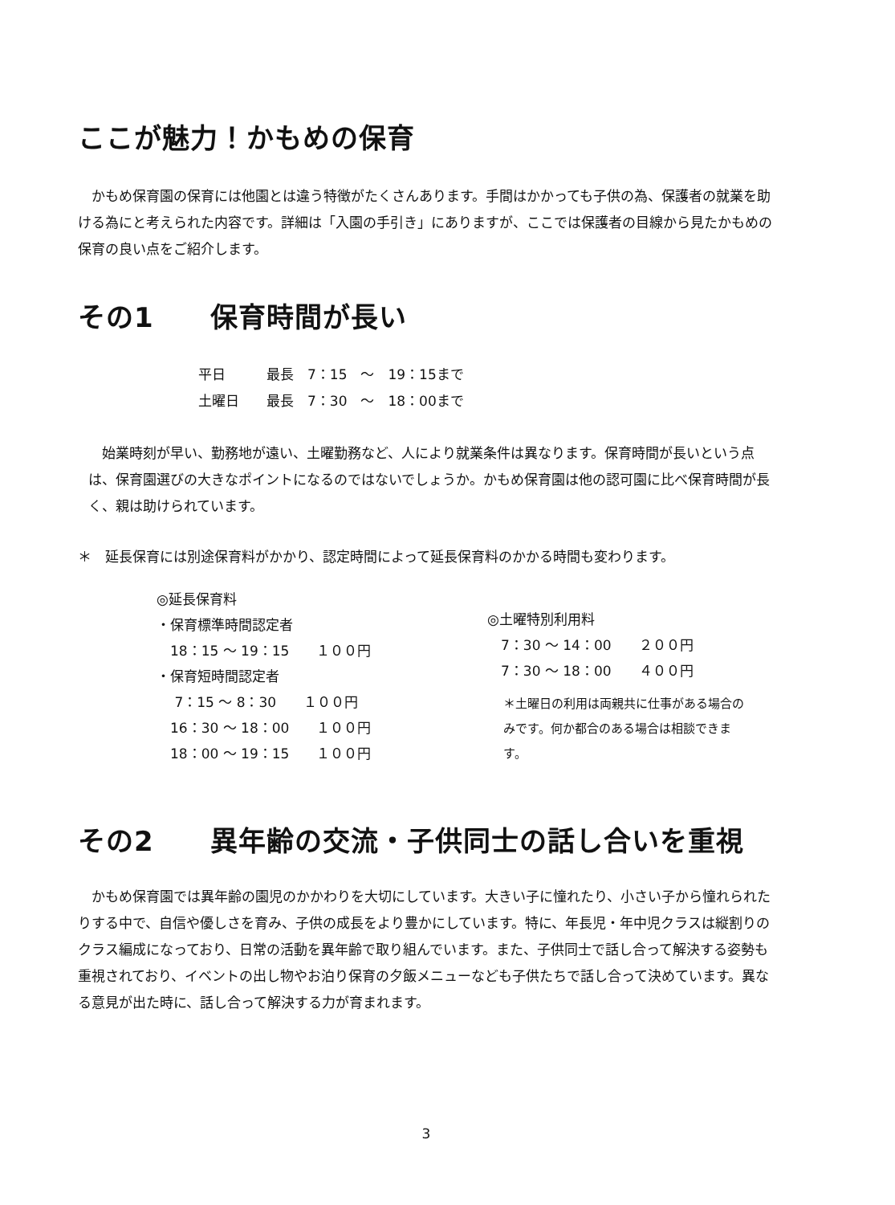ここが魅力！かもめの保育
　かもめ保育園の保育には他園とは違う特徴がたくさんあります。手間はかかっても子供の為、保護者の就業を助ける為にと考えられた内容です。詳細は「入園の手引き」にありますが、ここでは保護者の目線から見たかもめの保育の良い点をご紹介します。
その1　　保育時間が長い
平日　　　最長　7：15　～　19：15まで
土曜日　　最長　7：30　～　18：00まで
　始業時刻が早い、勤務地が遠い、土曜勤務など、人により就業条件は異なります。保育時間が長いという点は、保育園選びの大きなポイントになるのではないでしょうか。かもめ保育園は他の認可園に比べ保育時間が長く、親は助けられています。
＊　延長保育には別途保育料がかかり、認定時間によって延長保育料のかかる時間も変わります。
◎延長保育料
・保育標準時間認定者
　18：15 ～ 19：15　　１００円
・保育短時間認定者
　 7：15 ～ 8：30　　１００円
　16：30 ～ 18：00　　１００円
　18：00 ～ 19：15　　１００円
◎土曜特別利用料
　7：30 ～ 14：00　　２００円
　7：30 ～ 18：00　　４００円
＊土曜日の利用は両親共に仕事がある場合のみです。何か都合のある場合は相談できます。
その2　　異年齢の交流・子供同士の話し合いを重視
　かもめ保育園では異年齢の園児のかかわりを大切にしています。大きい子に憧れたり、小さい子から憧れられたりする中で、自信や優しさを育み、子供の成長をより豊かにしています。特に、年長児・年中児クラスは縦割りのクラス編成になっており、日常の活動を異年齢で取り組んでいます。また、子供同士で話し合って解決する姿勢も重視されており、イベントの出し物やお泊り保育の夕飯メニューなども子供たちで話し合って決めています。異なる意見が出た時に、話し合って解決する力が育まれます。
3